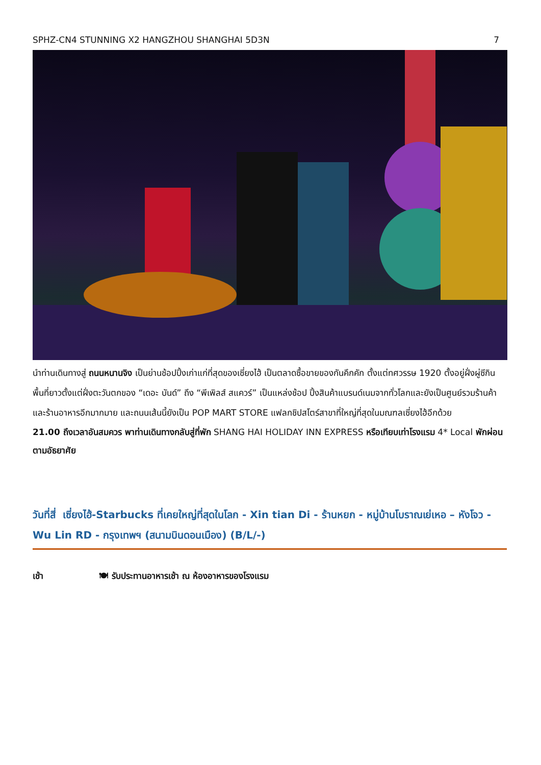SPHZ-CN4 STUNNING X2 HANGZHOU SHANGHAI 5D3N 7
นำท่านเดินทางสู่ ถนนหนานจิง เป็นย่านช้อปปิ้งเก่าแก่ที่สุดของเซี่ยงไฮ้ เป็นตลาดซื้อขายของกันคึกคัก ตั้งแต่ทศวรรษ 1920 ตั้งอยู่ฝั่งผู่ซีกินพื้นที่ยาวตั้งแต่ฝั่งตะวันตกของ “เดอะ บันด์” ถึง “พีเพิลส์ สแควร์” เป็นแหล่งช้อป ปิ้งสินค้าแบรนด์เนมจากทั่วโลกและยังเป็นศูนย์รวมร้านค้าและร้านอาหารอีกมากมาย และถนนเส้นนี้ยังเป็น POP MART STORE แฟลกชิปสโตร์สาขาที่ใหญ่ที่สุดในมณฑลเซี่ยงไฮ้อีกด้วย
21.00 ถึงเวลาอันสมควร พาท่านเดินทางกลับสู่ที่พัก SHANG HAI HOLIDAY INN EXPRESS หรือเทียบเท่าโรงแรม 4* Local พักผ่อนตามอัธยาศัย
วันที่สี่ เซี่ยงไฮ้-Starbucks ที่เคยใหญ่ที่สุดในโลก - Xin tian Di - ร้านหยก - หมู่บ้านโบราณเย่เหอ – หังโจว - Wu Lin RD - กรุงเทพฯ (สนามบินดอนเมือง) (B/L/-)
เช้า 🍽 รับประทานอาหารเช้า ณ ห้องอาหารของโรงแรม